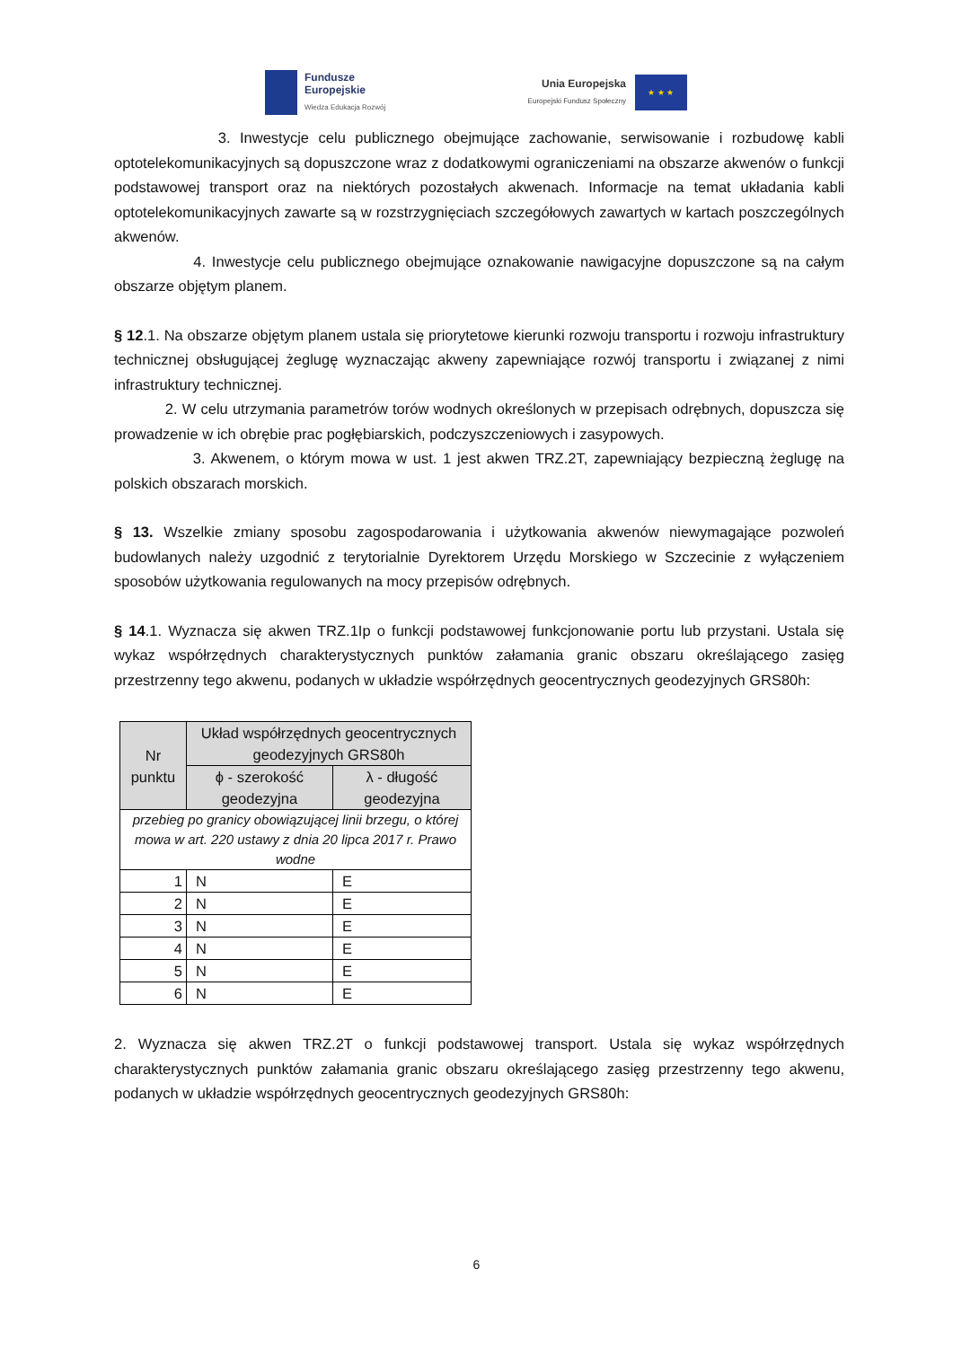Fundusze
Europejskie
Wiedza Edukacja Rozwój
Unia Europejska
Europejski Fundusz Społeczny
★ ★ ★
3. Inwestycje celu publicznego obejmujące zachowanie, serwisowanie i rozbudowę kabli optotelekomunikacyjnych są dopuszczone wraz z dodatkowymi ograniczeniami na obszarze akwenów o funkcji podstawowej transport oraz na niektórych pozostałych akwenach. Informacje na temat układania kabli optotelekomunikacyjnych zawarte są w rozstrzygnięciach szczegółowych zawartych w kartach poszczególnych akwenów.
4. Inwestycje celu publicznego obejmujące oznakowanie nawigacyjne dopuszczone są na całym obszarze objętym planem.
§ 12.1. Na obszarze objętym planem ustala się priorytetowe kierunki rozwoju transportu i rozwoju infrastruktury technicznej obsługującej żeglugę wyznaczając akweny zapewniające rozwój transportu i związanej z nimi infrastruktury technicznej.
2. W celu utrzymania parametrów torów wodnych określonych w przepisach odrębnych, dopuszcza się prowadzenie w ich obrębie prac pogłębiarskich, podczyszczeniowych i zasypowych.
3. Akwenem, o którym mowa w ust. 1 jest akwen TRZ.2T, zapewniający bezpieczną żeglugę na polskich obszarach morskich.
§ 13. Wszelkie zmiany sposobu zagospodarowania i użytkowania akwenów niewymagające pozwoleń budowlanych należy uzgodnić z terytorialnie Dyrektorem Urzędu Morskiego w Szczecinie z wyłączeniem sposobów użytkowania regulowanych na mocy przepisów odrębnych.
§ 14.1. Wyznacza się akwen TRZ.1Ip o funkcji podstawowej funkcjonowanie portu lub przystani. Ustala się wykaz współrzędnych charakterystycznych punktów załamania granic obszaru określającego zasięg przestrzenny tego akwenu, podanych w układzie współrzędnych geocentrycznych geodezyjnych GRS80h:
| Nr punktu | Układ współrzędnych geocentrycznych geodezyjnych GRS80h | |
| --- | --- | --- |
| | ϕ - szerokość geodezyjna | λ - długość geodezyjna |
| przebieg po granicy obowiązującej linii brzegu, o której mowa w art. 220 ustawy z dnia 20 lipca 2017 r. Prawo wodne | | |
| 1 | N | E |
| 2 | N | E |
| 3 | N | E |
| 4 | N | E |
| 5 | N | E |
| 6 | N | E |
2. Wyznacza się akwen TRZ.2T o funkcji podstawowej transport. Ustala się wykaz współrzędnych charakterystycznych punktów załamania granic obszaru określającego zasięg przestrzenny tego akwenu, podanych w układzie współrzędnych geocentrycznych geodezyjnych GRS80h:
6